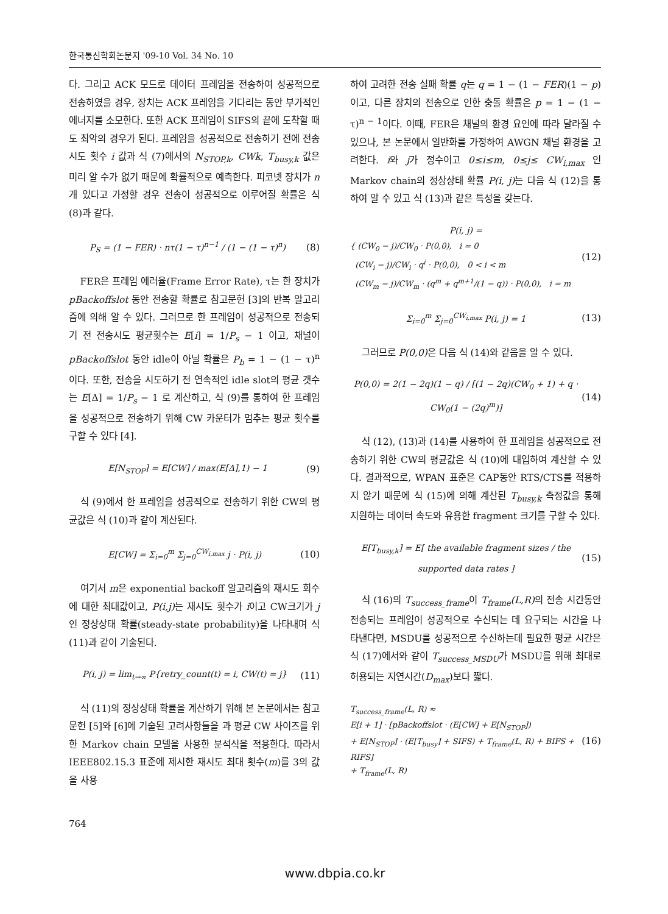한국통신학회논문지 '09-10 Vol. 34 No. 10
다. 그리고 ACK 모드로 데이터 프레임을 전송하여 성공적으로 전송하였을 경우, 장치는 ACK 프레임을 기다리는 동안 부가적인 에너지를 소모한다. 또한 ACK 프레임이 SIFS의 끝에 도착할 때도 최악의 경우가 된다. 프레임을 성공적으로 전송하기 전에 전송 시도 횟수 i 값과 식 (7)에서의 N<sub>STOP,k</sub>, CWk, T<sub>busy,k</sub> 값은 미리 알 수가 없기 때문에 확률적으로 예측한다. 피코넷 장치가 n 개 있다고 가정할 경우 전송이 성공적으로 이루어질 확률은 식 (8)과 같다.
P<sub>S</sub> = (1 − FER) · nτ(1 − τ)<sup>n−1</sup> / (1 − (1 − τ)<sup>n</sup>)
(8)
FER은 프레임 에러율(Frame Error Rate), τ는 한 장치가 pBackoffslot 동안 전송할 확률로 참고문헌 [3]의 반복 알고리즘에 의해 알 수 있다. 그러므로 한 프레임이 성공적으로 전송되기 전 전송시도 평균횟수는 E[i] = 1/P<sub>s</sub> − 1 이고, 채널이 pBackoffslot 동안 idle이 아닐 확률은 P<sub>b</sub> = 1 − (1 − τ)<sup>n</sup> 이다. 또한, 전송을 시도하기 전 연속적인 idle slot의 평균 갯수는 E[Δ] = 1/P<sub>s</sub> − 1 로 계산하고, 식 (9)를 통하여 한 프레임을 성공적으로 전송하기 위해 CW 카운터가 멈추는 평균 횟수를 구할 수 있다 [4].
E[N<sub>STOP</sub>] = E[CW] / max(E[Δ],1) − 1
(9)
식 (9)에서 한 프레임을 성공적으로 전송하기 위한 CW의 평균값은 식 (10)과 같이 계산된다.
E[CW] = Σ<sub>i=0</sub><sup>m</sup> Σ<sub>j=0</sub><sup>CW<sub>i,max</sub></sup> j · P(i, j)
(10)
여기서 m은 exponential backoff 알고리즘의 재시도 회수에 대한 최대값이고, P(i,j) 는 재시도 횟수가 i이고 CW크기가 j인 정상상태 확률(steady-state probability)을 나타내며 식 (11)과 같이 기술된다.
P(i, j) = lim<sub>t→∞</sub> P{retry_count(t) = i, CW(t) = j}
(11)
식 (11)의 정상상태 확률을 계산하기 위해 본 논문에서는 참고문헌 [5]와 [6]에 기술된 고려사항들을 과 평균 CW 사이즈를 위한 Markov chain 모델을 사용한 분석식을 적용한다. 따라서 IEEE802.15.3 표준에 제시한 재시도 최대 횟수(m)를 3의 값을 사용
하여 고려한 전송 실패 확률 q는 q = 1 − (1 − FER)(1 − p)이고, 다른 장치의 전송으로 인한 충돌 확률은 p = 1 − (1 − τ)<sup>n − 1</sup>이다. 이때, FER은 채널의 환경 요인에 따라 달라질 수 있으나, 본 논문에서 일반화를 가정하여 AWGN 채널 환경을 고려한다. i와 j가 정수이고 0≤i≤m, 0≤j≤ CW<sub>i,max</sub> 인 Markov chain의 정상상태 확률 P(i, j) 는 다음 식 (12)을 통하여 알 수 있고 식 (13)과 같은 특성을 갖는다.
P(i, j) =
{ (CW<sub>0</sub> − j)/CW<sub>0</sub> · P(0,0), i = 0
(CW<sub>i</sub> − j)/CW<sub>i</sub> · q<sup>i</sup> · P(0,0), 0 < i < m
(CW<sub>m</sub> − j)/CW<sub>m</sub> · (q<sup>m</sup> + q<sup>m+1</sup>/(1 − q)) · P(0,0), i = m
(12)
Σ<sub>i=0</sub><sup>m</sup> Σ<sub>j=0</sub><sup>CW<sub>i,max</sub></sup> P(i, j) = 1 (13)
그러므로 P(0,0) 은 다음 식 (14)와 같음을 알 수 있다.
P(0,0) = 2(1 − 2q)(1 − q) / [(1 − 2q)(CW<sub>0</sub> + 1) + q · CW<sub>0</sub>(1 − (2q)<sup>m</sup>)]
(14)
식 (12), (13)과 (14)를 사용하여 한 프레임을 성공적으로 전송하기 위한 CW의 평균값은 식 (10)에 대입하여 계산할 수 있다. 결과적으로, WPAN 표준은 CAP동안 RTS/CTS를 적용하지 않기 때문에 식 (15)에 의해 계산된 T<sub>busy,k</sub> 측정값을 통해 지원하는 데이터 속도와 유용한 fragment 크기를 구할 수 있다.
E[T<sub>busy,k</sub>] = E[ the available fragment sizes / the supported data rates ]
(15)
식 (16)의 T<sub>success_frame</sub>이 T<sub>frame</sub>(L,R) 의 전송 시간동안 전송되는 프레임이 성공적으로 수신되는 데 요구되는 시간을 나타낸다면, MSDU를 성공적으로 수신하는데 필요한 평균 시간은 식 (17)에서와 같이 T<sub>success_MSDU</sub>가 MSDU를 위해 최대로 허용되는 지연시간(D<sub>max</sub>)보다 짧다.
T<sub>success_frame</sub>(L, R) ≈
E[i + 1] · [pBackoffslot · (E[CW] + E[N<sub>STOP</sub>])
+ E[N<sub>STOP</sub>] · (E[T<sub>busy</sub>] + SIFS) + T<sub>frame</sub>(L, R) + BIFS + RIFS]
+ T<sub>frame</sub>(L, R)
(16)
764
www.dbpia.co.kr